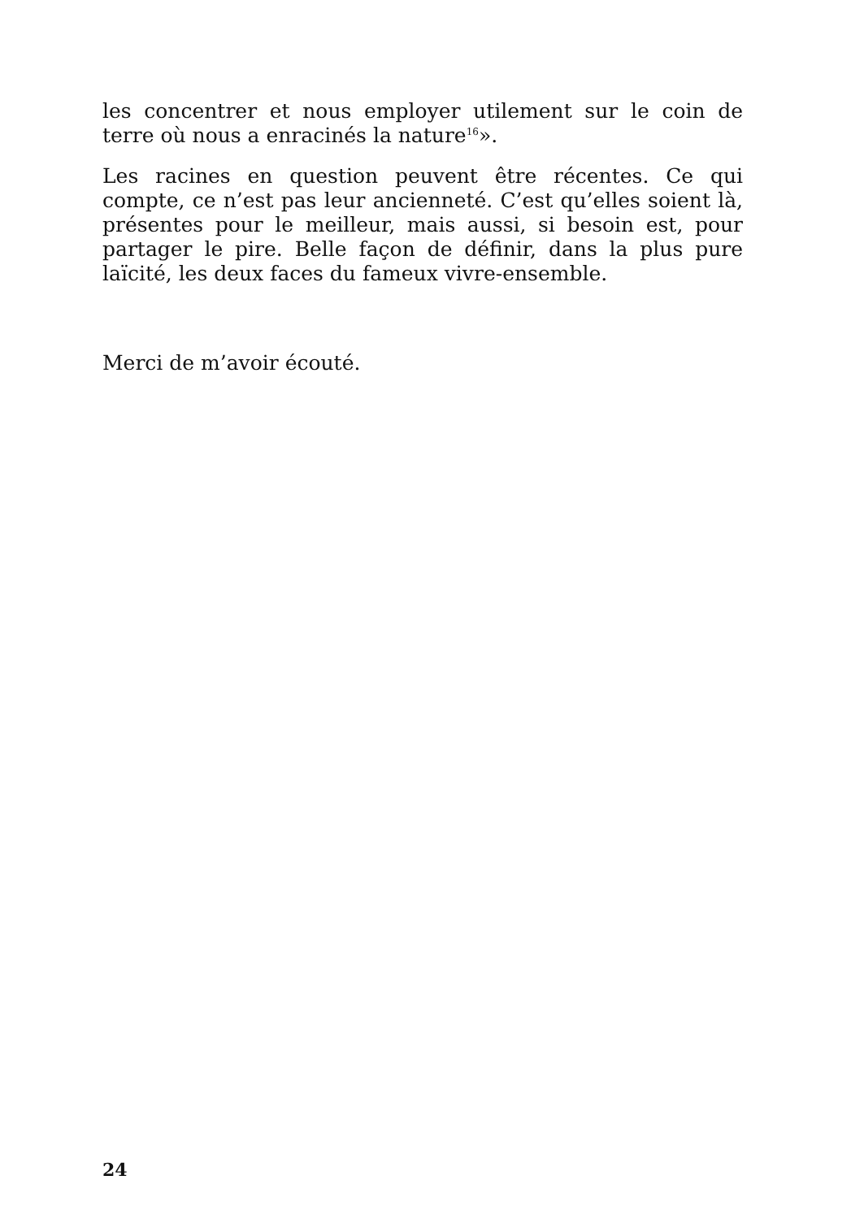les concentrer et nous employer utilement sur le coin de terre où nous a enracinés la nature<sup>16</sup>».
Les racines en question peuvent être récentes. Ce qui compte, ce n’est pas leur ancienneté. C’est qu’elles soient là, présentes pour le meilleur, mais aussi, si besoin est, pour partager le pire. Belle façon de définir, dans la plus pure laïcité, les deux faces du fameux vivre-ensemble.
Merci de m’avoir écouté.
24